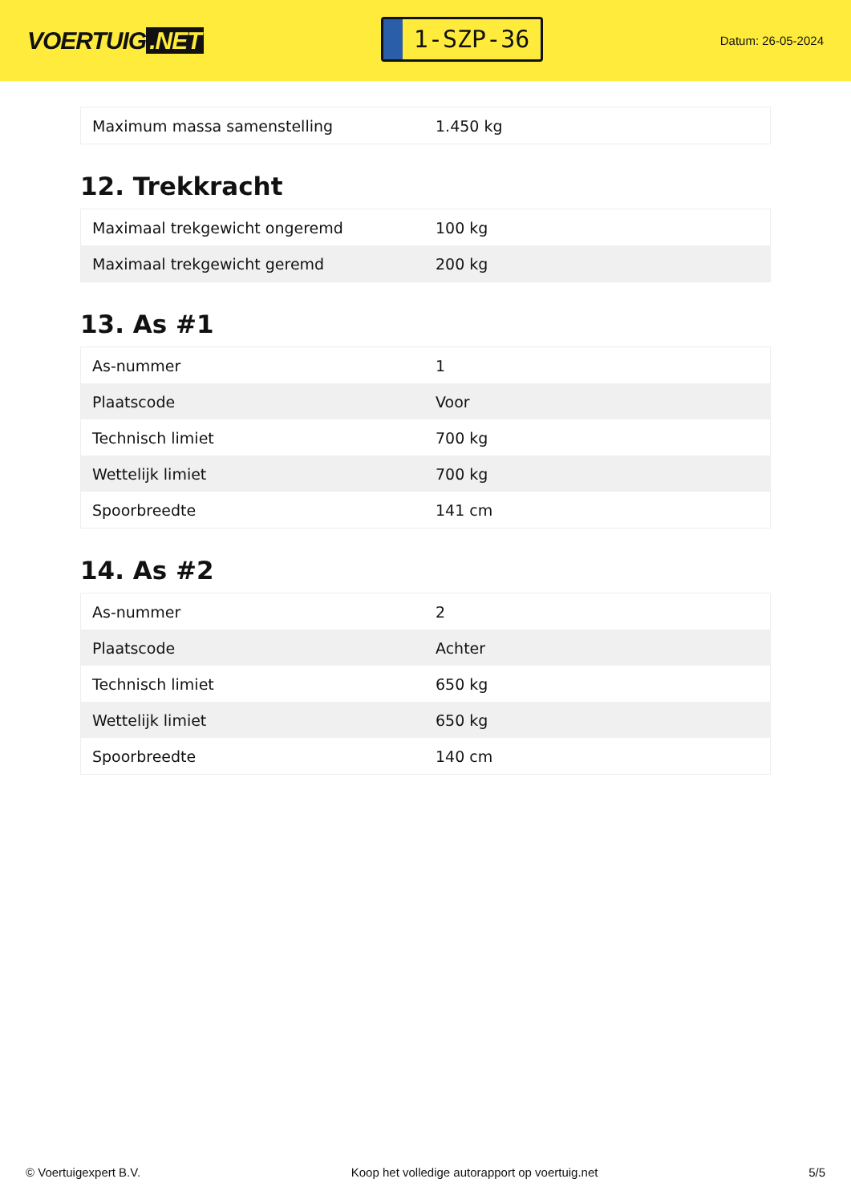VOERTUIG.NET
1-SZP-36
Datum: 26-05-2024
| Maximum massa samenstelling | 1.450 kg |
12. Trekkracht
| Maximaal trekgewicht ongeremd | 100 kg |
| Maximaal trekgewicht geremd | 200 kg |
13. As #1
| As-nummer | 1 |
| Plaatscode | Voor |
| Technisch limiet | 700 kg |
| Wettelijk limiet | 700 kg |
| Spoorbreedte | 141 cm |
14. As #2
| As-nummer | 2 |
| Plaatscode | Achter |
| Technisch limiet | 650 kg |
| Wettelijk limiet | 650 kg |
| Spoorbreedte | 140 cm |
© Voertuigexpert B.V. Koop het volledige autorapport op voertuig.net 5/5